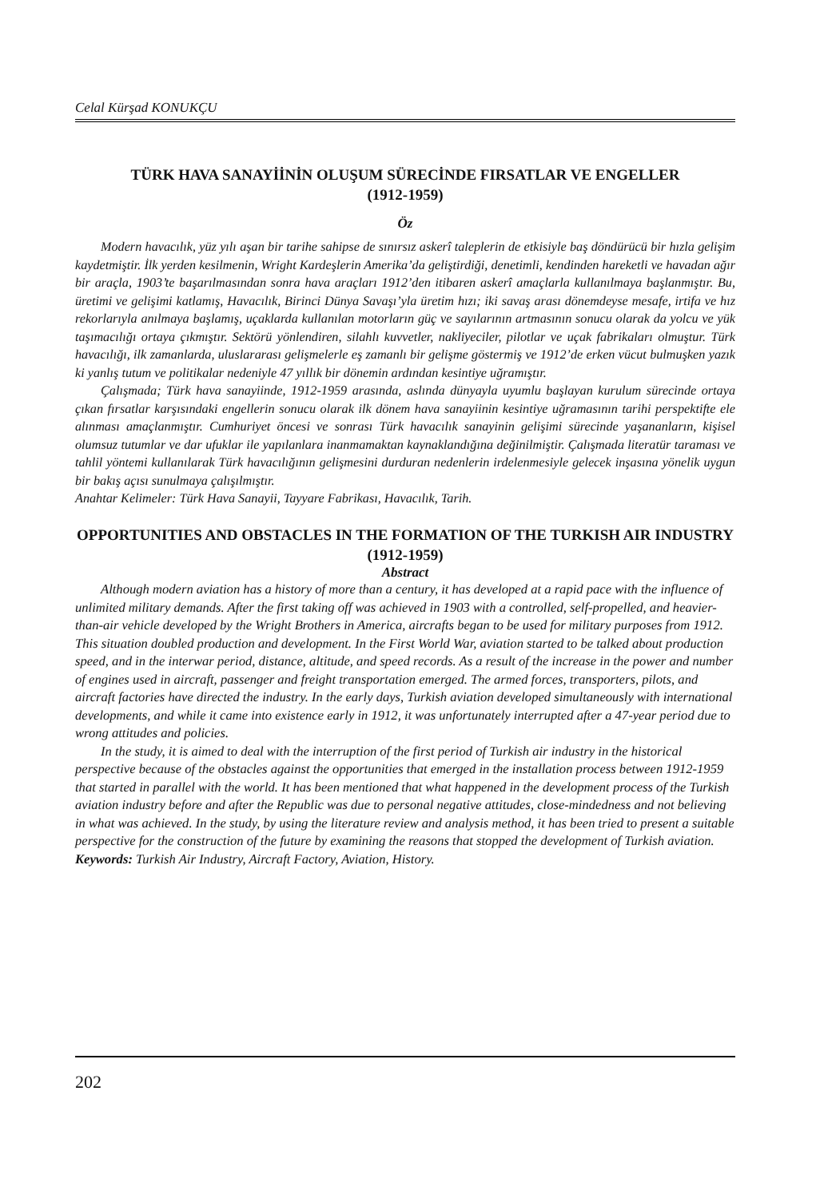Celal Kürşad KONUKÇU
TÜRK HAVA SANAYİİNİN OLUŞUM SÜRECİNDE FIRSATLAR VE ENGELLER
(1912-1959)
Öz
Modern havacılık, yüz yılı aşan bir tarihe sahipse de sınırsız askerî taleplerin de etkisiyle baş döndürücü bir hızla gelişim kaydetmiştir. İlk yerden kesilmenin, Wright Kardeşlerin Amerika’da geliştirdiği, denetimli, kendinden hareketli ve havadan ağır bir araçla, 1903’te başarılmasından sonra hava araçları 1912’den itibaren askerî amaçlarla kullanılmaya başlanmıştır. Bu, üretimi ve gelişimi katlamış, Havacılık, Birinci Dünya Savaşı’yla üretim hızı; iki savaş arası dönemdeyse mesafe, irtifa ve hız rekorlarıyla anılmaya başlamış, uçaklarda kullanılan motorların güç ve sayılarının artmasının sonucu olarak da yolcu ve yük taşımacılığı ortaya çıkmıştır. Sektörü yönlendiren, silahlı kuvvetler, nakliyeciler, pilotlar ve uçak fabrikaları olmuştur. Türk havacılığı, ilk zamanlarda, uluslararası gelişmelerle eş zamanlı bir gelişme göstermiş ve 1912’de erken vücut bulmuşken yazık ki yanlış tutum ve politikalar nedeniyle 47 yıllık bir dönemin ardından kesintiye uğramıştır.
Çalışmada; Türk hava sanayiinde, 1912-1959 arasında, aslında dünyayla uyumlu başlayan kurulum sürecinde ortaya çıkan fırsatlar karşısındaki engellerin sonucu olarak ilk dönem hava sanayiinin kesintiye uğramasının tarihi perspektifte ele alınması amaçlanmıştır. Cumhuriyet öncesi ve sonrası Türk havacılık sanayinin gelişimi sürecinde yaşananların, kişisel olumsuz tutumlar ve dar ufuklar ile yapılanlara inanmamaktan kaynaklandığına değinilmiştir. Çalışmada literatür taraması ve tahlil yöntemi kullanılarak Türk havacılığının gelişmesini durduran nedenlerin irdelenmesiyle gelecek inşasına yönelik uygun bir bakış açısı sunulmaya çalışılmıştır.
Anahtar Kelimeler: Türk Hava Sanayii, Tayyare Fabrikası, Havacılık, Tarih.
OPPORTUNITIES AND OBSTACLES IN THE FORMATION OF THE TURKISH AIR INDUSTRY (1912-1959)
Abstract
Although modern aviation has a history of more than a century, it has developed at a rapid pace with the influence of unlimited military demands. After the first taking off was achieved in 1903 with a controlled, self-propelled, and heavier-than-air vehicle developed by the Wright Brothers in America, aircrafts began to be used for military purposes from 1912. This situation doubled production and development. In the First World War, aviation started to be talked about production speed, and in the interwar period, distance, altitude, and speed records. As a result of the increase in the power and number of engines used in aircraft, passenger and freight transportation emerged. The armed forces, transporters, pilots, and aircraft factories have directed the industry. In the early days, Turkish aviation developed simultaneously with international developments, and while it came into existence early in 1912, it was unfortunately interrupted after a 47-year period due to wrong attitudes and policies.
In the study, it is aimed to deal with the interruption of the first period of Turkish air industry in the historical perspective because of the obstacles against the opportunities that emerged in the installation process between 1912-1959 that started in parallel with the world. It has been mentioned that what happened in the development process of the Turkish aviation industry before and after the Republic was due to personal negative attitudes, close-mindedness and not believing in what was achieved. In the study, by using the literature review and analysis method, it has been tried to present a suitable perspective for the construction of the future by examining the reasons that stopped the development of Turkish aviation.
Keywords: Turkish Air Industry, Aircraft Factory, Aviation, History.
202